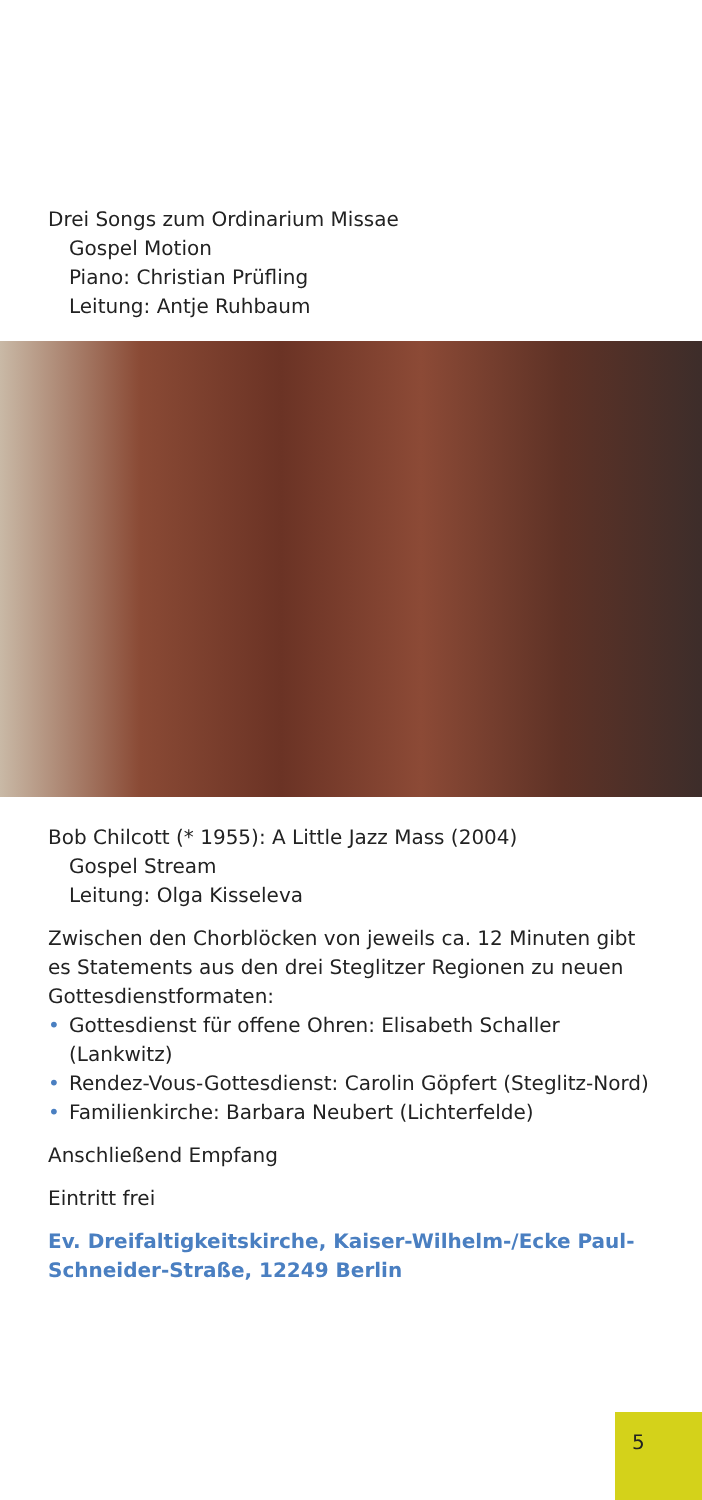Drei Songs zum Ordinarium Missae
Gospel Motion
Piano: Christian Prüfling
Leitung: Antje Ruhbaum
Bob Chilcott (* 1955): A Little Jazz Mass (2004)
Gospel Stream
Leitung: Olga Kisseleva
Zwischen den Chorblöcken von jeweils ca. 12 Minuten gibt es Statements aus den drei Steglitzer Regionen zu neuen Gottesdienstformaten:
• Gottesdienst für offene Ohren: Elisabeth Schaller (Lankwitz)
• Rendez-Vous-Gottesdienst: Carolin Göpfert (Steglitz-Nord)
• Familienkirche: Barbara Neubert (Lichterfelde)
Anschließend Empfang
Eintritt frei
Ev. Dreifaltigkeitskirche, Kaiser-Wilhelm-/Ecke Paul-Schneider-Straße, 12249 Berlin
5